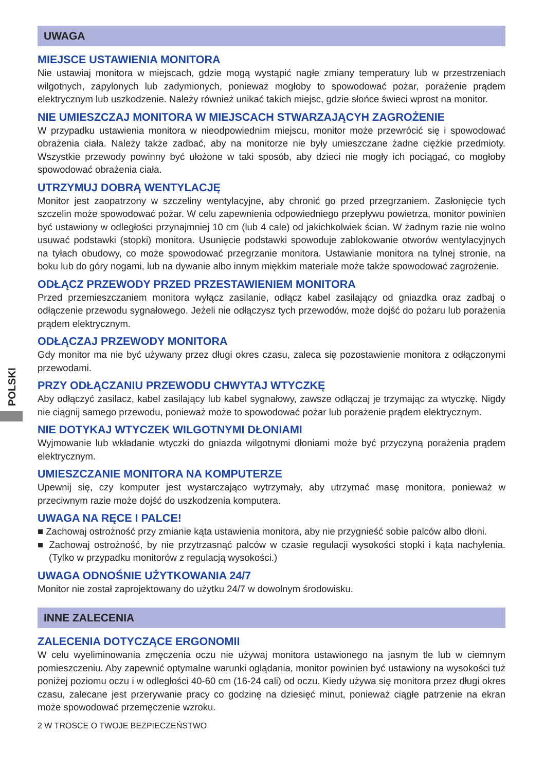POLSKI
UWAGA
MIEJSCE USTAWIENIA MONITORA
Nie ustawiaj monitora w miejscach, gdzie mogą wystąpić nagłe zmiany temperatury lub w przestrzeniach wilgotnych, zapylonych lub zadymionych, ponieważ mogłoby to spowodować pożar, porażenie prądem elektrycznym lub uszkodzenie. Należy również unikać takich miejsc, gdzie słońce świeci wprost na monitor.
NIE UMIESZCZAJ MONITORA W MIEJSCACH STWARZAJĄCYH ZAGROŻENIE
W przypadku ustawienia monitora w nieodpowiednim miejscu, monitor może przewrócić się i spowodować obrażenia ciała. Należy także zadbać, aby na monitorze nie były umieszczane żadne ciężkie przedmioty. Wszystkie przewody powinny być ułożone w taki sposób, aby dzieci nie mogły ich pociągać, co mogłoby spowodować obrażenia ciała.
UTRZYMUJ DOBRĄ WENTYLACJĘ
Monitor jest zaopatrzony w szczeliny wentylacyjne, aby chronić go przed przegrzaniem. Zasłonięcie tych szczelin może spowodować pożar. W celu zapewnienia odpowiedniego przepływu powietrza, monitor powinien być ustawiony w odległości przynajmniej 10 cm (lub 4 cale) od jakichkolwiek ścian. W żadnym razie nie wolno usuwać podstawki (stopki) monitora. Usunięcie podstawki spowoduje zablokowanie otworów wentylacyjnych na tyłach obudowy, co może spowodować przegrzanie monitora. Ustawianie monitora na tylnej stronie, na boku lub do góry nogami, lub na dywanie albo innym miękkim materiale może także spowodować zagrożenie.
ODŁĄCZ PRZEWODY PRZED PRZESTAWIENIEM MONITORA
Przed przemieszczaniem monitora wyłącz zasilanie, odłącz kabel zasilający od gniazdka oraz zadbaj o odłączenie przewodu sygnałowego. Jeżeli nie odłączysz tych przewodów, może dojść do pożaru lub porażenia prądem elektrycznym.
ODŁĄCZAJ PRZEWODY MONITORA
Gdy monitor ma nie być używany przez długi okres czasu, zaleca się pozostawienie monitora z odłączonymi przewodami.
PRZY ODŁĄCZANIU PRZEWODU CHWYTAJ WTYCZKĘ
Aby odłączyć zasilacz, kabel zasilający lub kabel sygnałowy, zawsze odłączaj je trzymając za wtyczkę. Nigdy nie ciągnij samego przewodu, ponieważ może to spowodować pożar lub porażenie prądem elektrycznym.
NIE DOTYKAJ WTYCZEK WILGOTNYMI DŁONIAMI
Wyjmowanie lub wkładanie wtyczki do gniazda wilgotnymi dłoniami może być przyczyną porażenia prądem elektrycznym.
UMIESZCZANIE MONITORA NA KOMPUTERZE
Upewnij się, czy komputer jest wystarczająco wytrzymały, aby utrzymać masę monitora, ponieważ w przeciwnym razie może dojść do uszkodzenia komputera.
UWAGA NA RĘCE I PALCE!
■ Zachowaj ostrożność przy zmianie kąta ustawienia monitora, aby nie przygnieść sobie palców albo dłoni.
■ Zachowaj ostrożność, by nie przytrzasnąć palców w czasie regulacji wysokości stopki i kąta nachylenia. (Tylko w przypadku monitorów z regulacją wysokości.)
UWAGA ODNOŚNIE UŻYTKOWANIA 24/7
Monitor nie został zaprojektowany do użytku 24/7 w dowolnym środowisku.
INNE ZALECENIA
ZALECENIA DOTYCZĄCE ERGONOMII
W celu wyeliminowania zmęczenia oczu nie używaj monitora ustawionego na jasnym tle lub w ciemnym pomieszczeniu. Aby zapewnić optymalne warunki oglądania, monitor powinien być ustawiony na wysokości tuż poniżej poziomu oczu i w odległości 40-60 cm (16-24 cali) od oczu. Kiedy używa się monitora przez długi okres czasu, zalecane jest przerywanie pracy co godzinę na dziesięć minut, ponieważ ciągłe patrzenie na ekran może spowodować przemęczenie wzroku.
2 W TROSCE O TWOJE BEZPIECZEŃSTWO